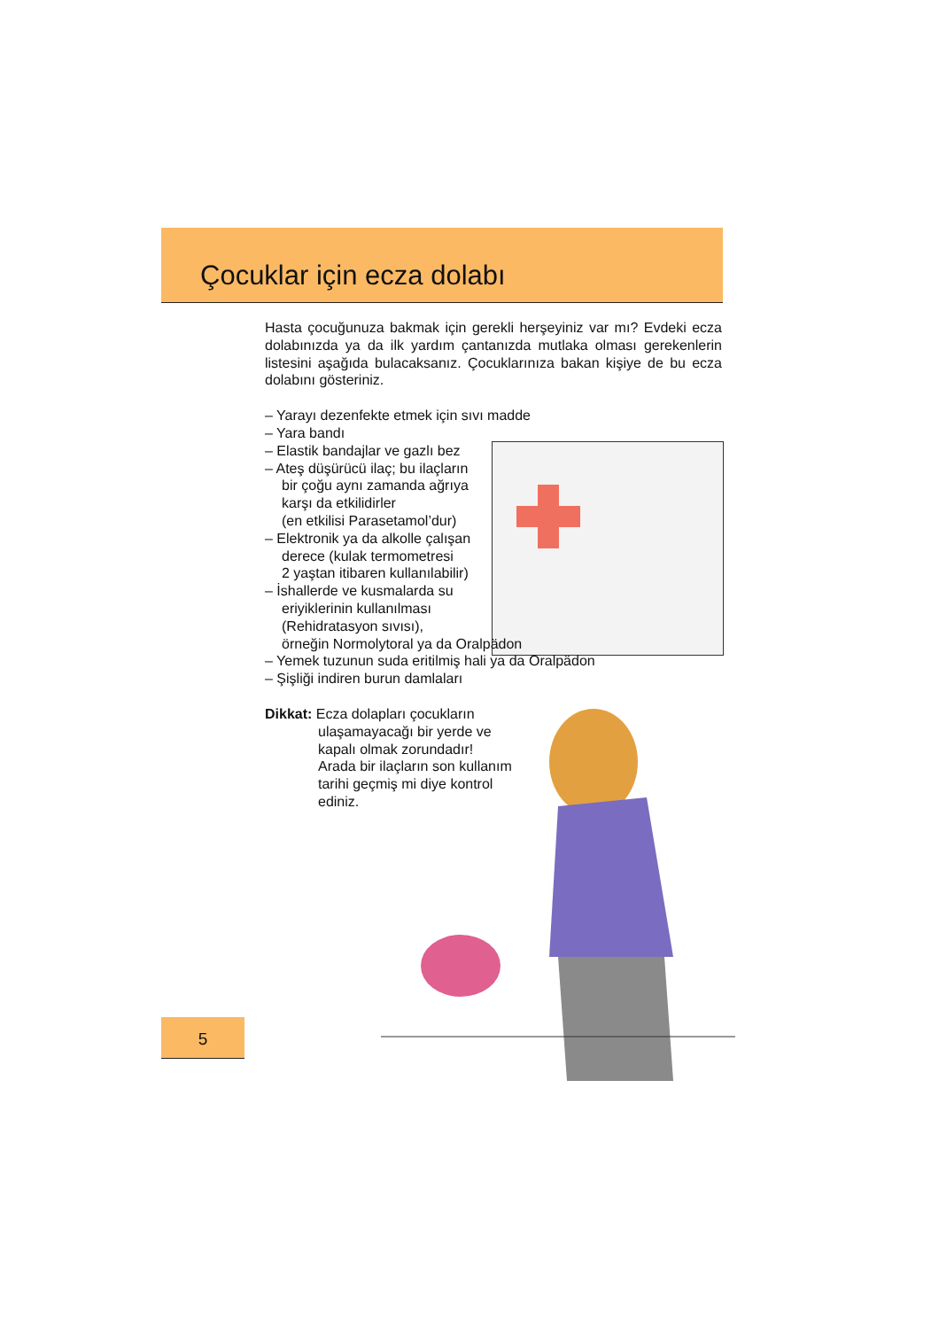Çocuklar için ecza dolabı
Hasta çocuğunuza bakmak için gerekli herşeyiniz var mı? Evdeki ecza dolabınızda ya da ilk yardım çantanızda mutlaka olması gerekenlerin listesini aşağıda bulacaksanız. Çocuklarınıza bakan kişiye de bu ecza dolabını gösteriniz.
– Yarayı dezenfekte etmek için sıvı madde
– Yara bandı
– Elastik bandajlar ve gazlı bez
– Ateş düşürücü ilaç; bu ilaçların
bir çoğu aynı zamanda ağrıya
karşı da etkilidirler
(en etkilisi Parasetamol’dur)
– Elektronik ya da alkolle çalışan
derece (kulak termometresi
2 yaştan itibaren kullanılabilir)
– İshallerde ve kusmalarda su
eriyiklerinin kullanılması
(Rehidratasyon sıvısı),
örneğin Normolytoral ya da Oralpädon
– Yemek tuzunun suda eritilmiş hali ya da Oralpädon
– Şişliği indiren burun damlaları
Dikkat: Ecza dolapları çocukların
ulaşamayacağı bir yerde ve
kapalı olmak zorundadır!
Arada bir ilaçların son kullanım
tarihi geçmiş mi diye kontrol
ediniz.
5